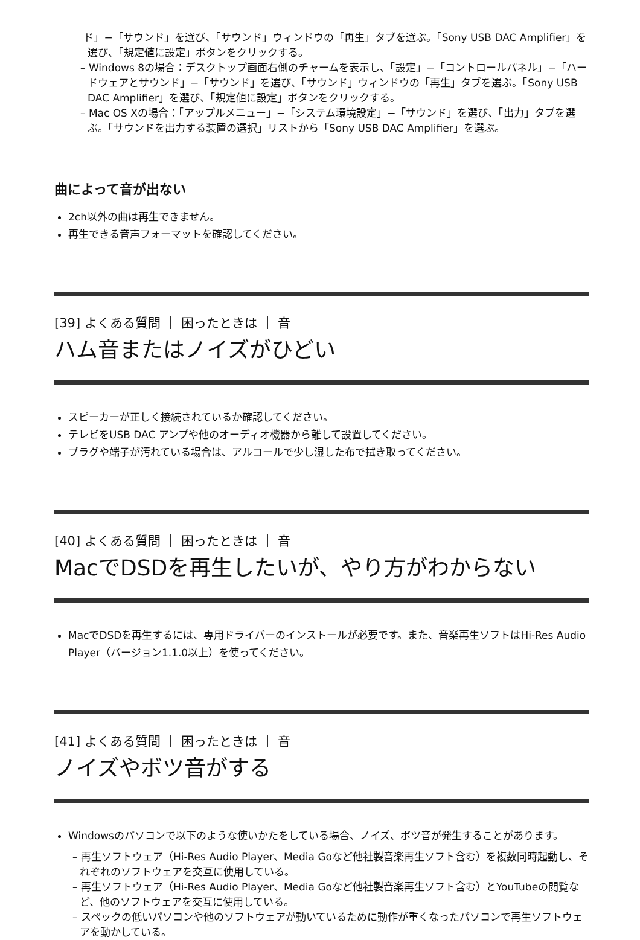ド」−「サウンド」を選び、「サウンド」ウィンドウの「再生」タブを選ぶ。「Sony USB DAC Amplifier」を選び、「規定値に設定」ボタンをクリックする。
– Windows 8の場合：デスクトップ画面右側のチャームを表示し、「設定」−「コントロールパネル」−「ハードウェアとサウンド」−「サウンド」を選び、「サウンド」ウィンドウの「再生」タブを選ぶ。「Sony USB DAC Amplifier」を選び、「規定値に設定」ボタンをクリックする。
– Mac OS Xの場合：「アップルメニュー」−「システム環境設定」−「サウンド」を選び、「出力」タブを選ぶ。「サウンドを出力する装置の選択」リストから「Sony USB DAC Amplifier」を選ぶ。
曲によって音が出ない
2ch以外の曲は再生できません。
再生できる音声フォーマットを確認してください。
[39] よくある質問 ｜ 困ったときは ｜ 音
ハム音またはノイズがひどい
スピーカーが正しく接続されているか確認してください。
テレビをUSB DAC アンプや他のオーディオ機器から離して設置してください。
プラグや端子が汚れている場合は、アルコールで少し湿した布で拭き取ってください。
[40] よくある質問 ｜ 困ったときは ｜ 音
MacでDSDを再生したいが、やり方がわからない
MacでDSDを再生するには、専用ドライバーのインストールが必要です。また、音楽再生ソフトはHi-Res Audio Player（バージョン1.1.0以上）を使ってください。
[41] よくある質問 ｜ 困ったときは ｜ 音
ノイズやボツ音がする
Windowsのパソコンで以下のような使いかたをしている場合、ノイズ、ボツ音が発生することがあります。
– 再生ソフトウェア（Hi-Res Audio Player、Media Goなど他社製音楽再生ソフト含む）を複数同時起動し、それぞれのソフトウェアを交互に使用している。
– 再生ソフトウェア（Hi-Res Audio Player、Media Goなど他社製音楽再生ソフト含む）とYouTubeの閲覧など、他のソフトウェアを交互に使用している。
– スペックの低いパソコンや他のソフトウェアが動いているために動作が重くなったパソコンで再生ソフトウェアを動かしている。